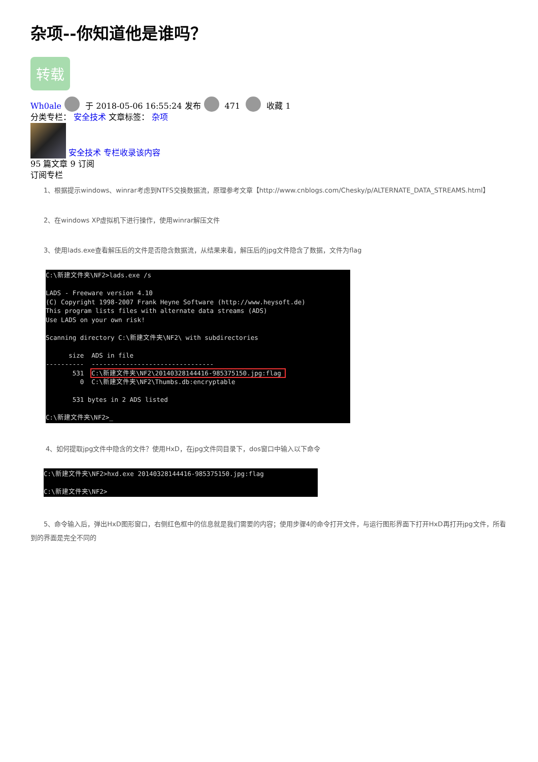杂项--你知道他是谁吗？
转载
Wh0ale 于 2018-05-06 16:55:24 发布 471 收藏 1
分类专栏： 安全技术 文章标签： 杂项
安全技术 专栏收录该内容
95 篇文章 9 订阅
订阅专栏
1、根据提示windows、winrar考虑到NTFS交换数据流，原理参考文章【http://www.cnblogs.com/Chesky/p/ALTERNATE_DATA_STREAMS.html】
2、在windows XP虚拟机下进行操作，使用winrar解压文件
3、使用lads.exe查看解压后的文件是否隐含数据流，从结果来看，解压后的jpg文件隐含了数据，文件为flag
C:\新建文件夹\NF2>lads.exe /s LADS - Freeware version 4.10 (C) Copyright 1998-2007 Frank Heyne Software (http://www.heysoft.de) This program lists files with alternate data streams (ADS) Use LADS on your own risk! Scanning directory C:\新建文件夹\NF2\ with subdirectories size ADS in file ---------- -------------------------------- 531 C:\新建文件夹\NF2\20140328144416-985375150.jpg:flag 0 C:\新建文件夹\NF2\Thumbs.db:encryptable 531 bytes in 2 ADS listed C:\新建文件夹\NF2>_
4、如何提取jpg文件中隐含的文件？使用HxD，在jpg文件同目录下，dos窗口中输入以下命令
C:\新建文件夹\NF2>hxd.exe 20140328144416-985375150.jpg:flag C:\新建文件夹\NF2>
5、命令输入后，弹出HxD图形窗口，右侧红色框中的信息就是我们需要的内容；使用步骤4的命令打开文件，与运行图形界面下打开HxD再打开jpg文件，所看到的界面是完全不同的